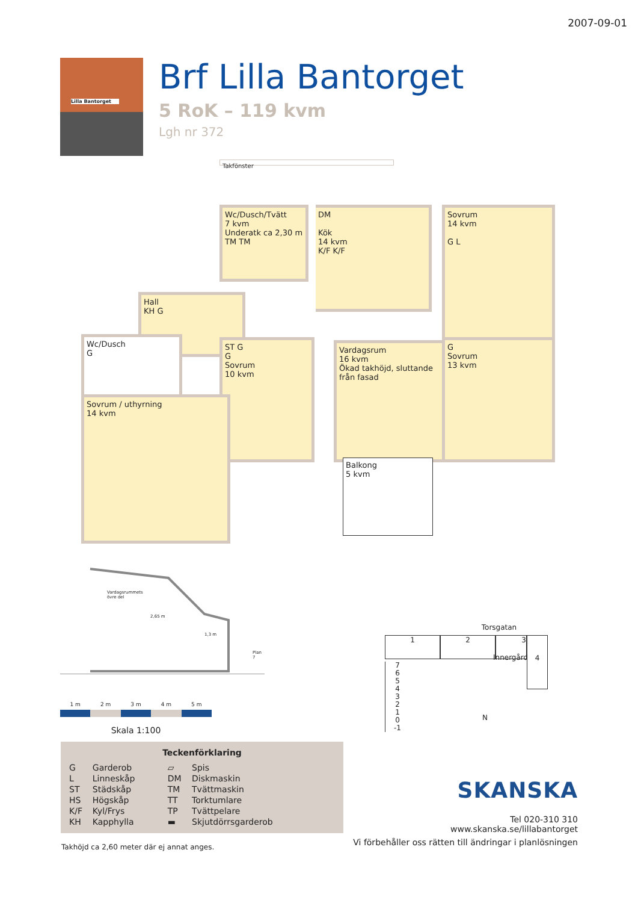2007-09-01
Lilla Bantorget
Brf Lilla Bantorget
5 RoK – 119 kvm
Lgh nr 372
Takfönster
Wc/Dusch/Tvätt
7 kvm
Underatk ca 2,30 m
TM TM
DM
Kök
14 kvm
K/F K/F
Sovrum
14 kvm
G L
Hall
KH G
Wc/Dusch
G
ST G
G
Sovrum
10 kvm
Vardagsrum
16 kvm
Ökad takhöjd, sluttande från fasad
G
Sovrum
13 kvm
Sovrum / uthyrning
14 kvm
Balkong
5 kvm
Vardagsrummets
övre del
2,65 m
1,3 m
Plan 7
1 m 2 m 3 m 4 m 5 m
Skala 1:100
Teckenförklaring
| G | Garderob | ▱ | Spis |
| L | Linneskåp | DM | Diskmaskin |
| ST | Städskåp | TM | Tvättmaskin |
| HS | Högskåp | TT | Torktumlare |
| K/F | Kyl/Frys | TP | Tvättpelare |
| KH | Kapphylla | ▬ | Skjutdörrsgarderob |
Takhöjd ca 2,60 meter där ej annat anges.
Torsgatan
1 2 3
4
Innergård
7
6
5
4
3
2
1
0
-1
N
SKANSKA
Tel 020-310 310
www.skanska.se/lillabantorget
Vi förbehåller oss rätten till ändringar i planlösningen